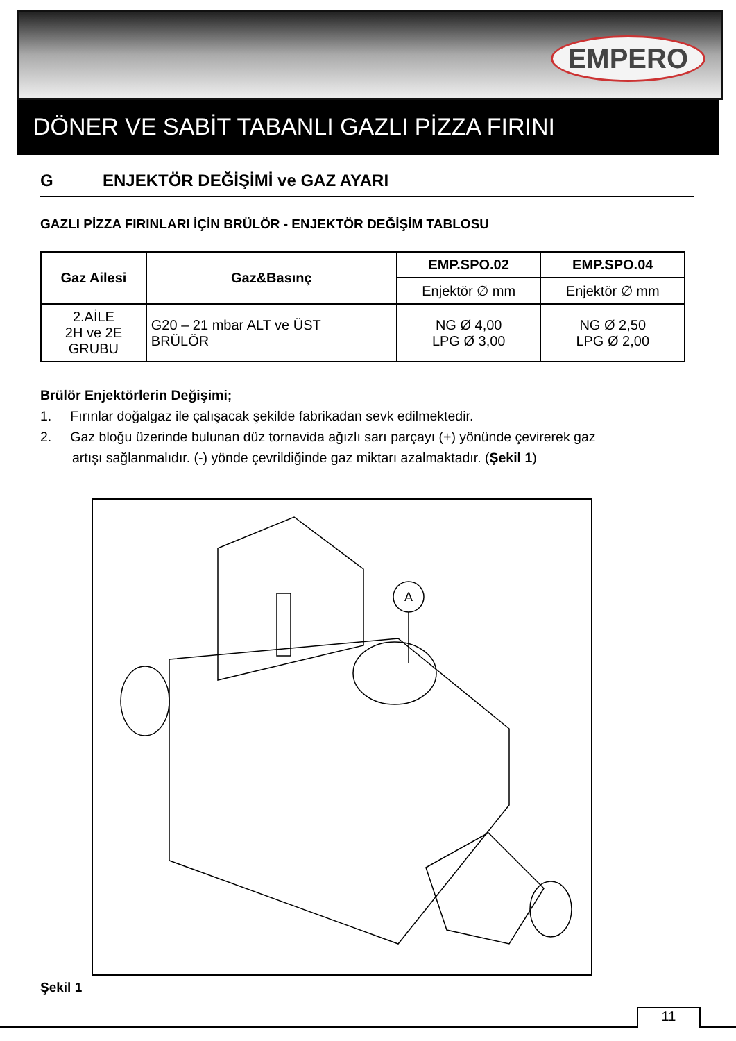EMPERO
DÖNER VE SABİT TABANLI GAZLI PİZZA FIRINI
G ENJEKTÖR DEĞİŞİMİ ve GAZ AYARI
GAZLI PİZZA FIRINLARI İÇİN BRÜLÖR - ENJEKTÖR DEĞİŞİM TABLOSU
| Gaz Ailesi | Gaz&Basınç | EMP.SPO.02 | EMP.SPO.04 |
| --- | --- | --- | --- |
| | | Enjektör ∅ mm | Enjektör ∅ mm |
| 2.AİLE 2H ve 2E GRUBU | G20 – 21 mbar ALT ve ÜST BRÜLÖR | NG Ø 4,00 LPG Ø 3,00 | NG Ø 2,50 LPG Ø 2,00 |
Brülör Enjektörlerin Değişimi;
1. Fırınlar doğalgaz ile çalışacak şekilde fabrikadan sevk edilmektedir.
2. Gaz bloğu üzerinde bulunan düz tornavida ağızlı sarı parçayı (+) yönünde çevirerek gaz
artışı sağlanmalıdır. (-) yönde çevrildiğinde gaz miktarı azalmaktadır. (Şekil 1)
A
Şekil 1
11